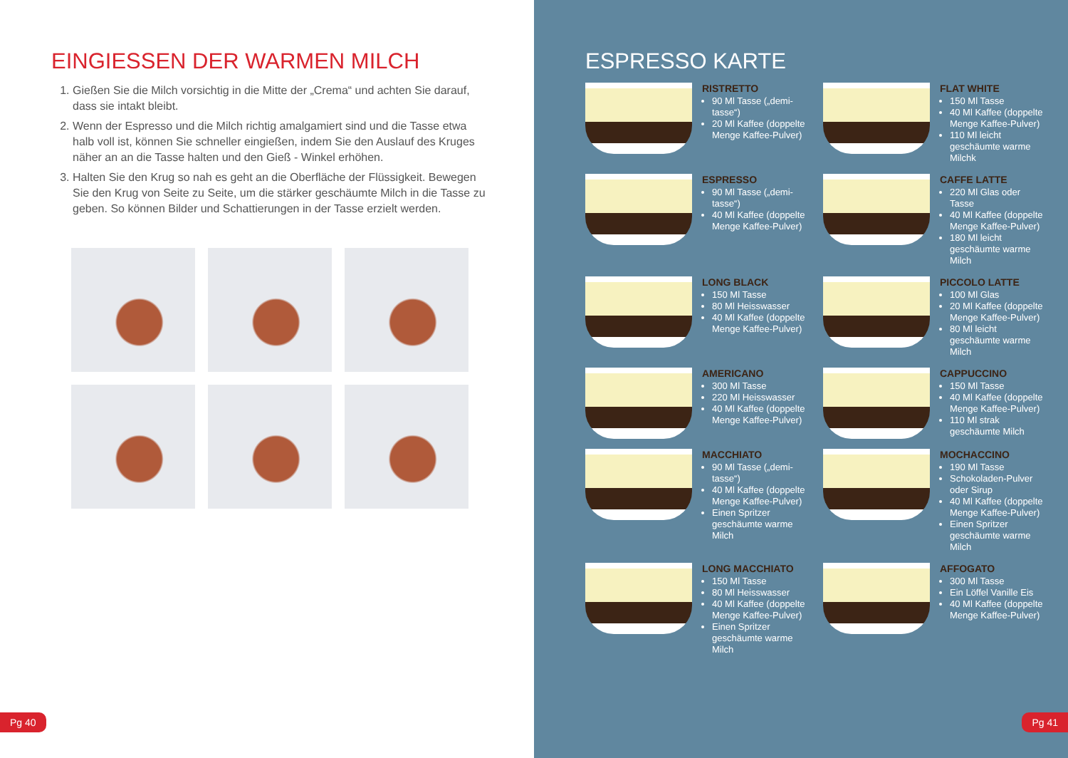EINGIESSEN DER WARMEN MILCH
1. Gießen Sie die Milch vorsichtig in die Mitte der „Crema“ und achten Sie darauf, dass sie intakt bleibt.
2. Wenn der Espresso und die Milch richtig amalgamiert sind und die Tasse etwa halb voll ist, können Sie schneller eingießen, indem Sie den Auslauf des Kruges näher an an die Tasse halten und den Gieß - Winkel erhöhen.
3. Halten Sie den Krug so nah es geht an die Oberfläche der Flüssigkeit. Bewegen Sie den Krug von Seite zu Seite, um die stärker geschäumte Milch in die Tasse zu geben. So können Bilder und Schattierungen in der Tasse erzielt werden.
Pg 40
ESPRESSO KARTE
RISTRETTO
90 Ml Tasse („demi-tasse“)
20 Ml Kaffee (doppelte Menge Kaffee-Pulver)
FLAT WHITE
150 Ml Tasse
40 Ml Kaffee (doppelte Menge Kaffee-Pulver)
110 Ml leicht geschäumte warme Milchk
ESPRESSO
90 Ml Tasse („demi-tasse“)
40 Ml Kaffee (doppelte Menge Kaffee-Pulver)
CAFFE LATTE
220 Ml Glas oder Tasse
40 Ml Kaffee (doppelte Menge Kaffee-Pulver)
180 Ml leicht geschäumte warme Milch
LONG BLACK
150 Ml Tasse
80 Ml Heisswasser
40 Ml Kaffee (doppelte Menge Kaffee-Pulver)
PICCOLO LATTE
100 Ml Glas
20 Ml Kaffee (doppelte Menge Kaffee-Pulver)
80 Ml leicht geschäumte warme Milch
AMERICANO
300 Ml Tasse
220 Ml Heisswasser
40 Ml Kaffee (doppelte Menge Kaffee-Pulver)
CAPPUCCINO
150 Ml Tasse
40 Ml Kaffee (doppelte Menge Kaffee-Pulver)
110 Ml strak geschäumte Milch
MACCHIATO
90 Ml Tasse („demi-tasse“)
40 Ml Kaffee (doppelte Menge Kaffee-Pulver)
Einen Spritzer geschäumte warme Milch
MOCHACCINO
190 Ml Tasse
Schokoladen-Pulver oder Sirup
40 Ml Kaffee (doppelte Menge Kaffee-Pulver)
Einen Spritzer geschäumte warme Milch
LONG MACCHIATO
150 Ml Tasse
80 Ml Heisswasser
40 Ml Kaffee (doppelte Menge Kaffee-Pulver)
Einen Spritzer geschäumte warme Milch
AFFOGATO
300 Ml Tasse
Ein Löffel Vanille Eis
40 Ml Kaffee (doppelte Menge Kaffee-Pulver)
Pg 41